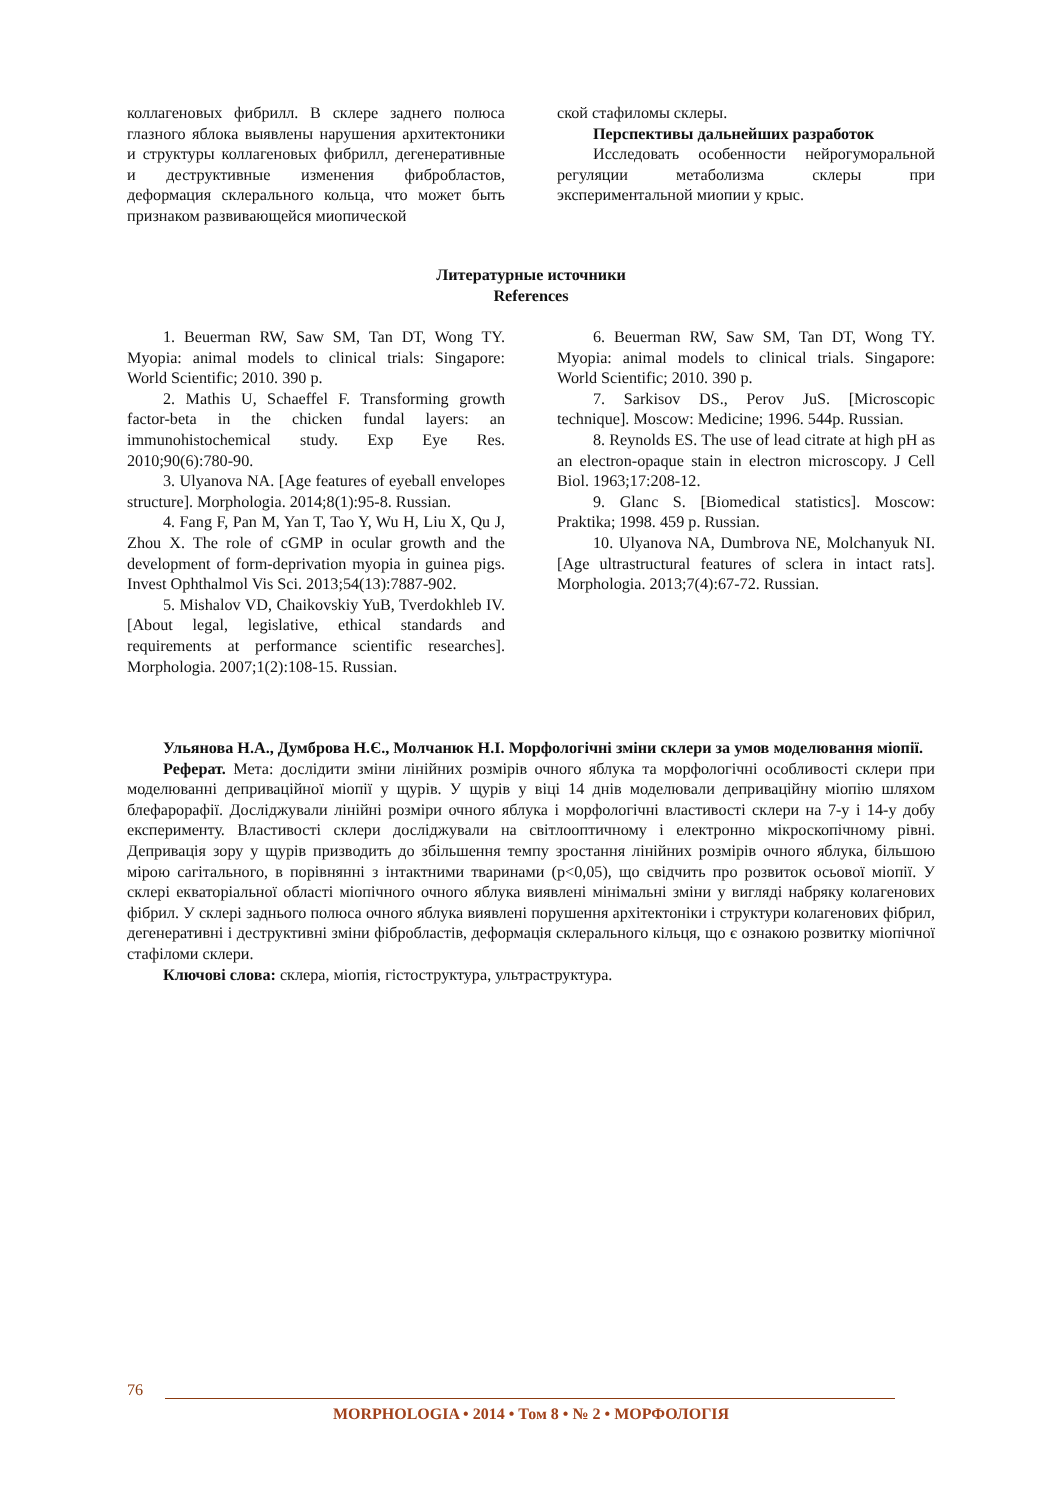коллагеновых фибрилл. В склере заднего полюса глазного яблока выявлены нарушения архитектоники и структуры коллагеновых фибрилл, дегенеративные и деструктивные изменения фибробластов, деформация склерального кольца, что может быть признаком развивающейся миопической
ской стафиломы склеры.
Перспективы дальнейших разработок
Исследовать особенности нейрогуморальной регуляции метаболизма склеры при экспериментальной миопии у крыс.
Литературные источники
References
1. Beuerman RW, Saw SM, Tan DT, Wong TY. Myopia: animal models to clinical trials: Singapore: World Scientific; 2010. 390 p.
2. Mathis U, Schaeffel F. Transforming growth factor-beta in the chicken fundal layers: an immunohistochemical study. Exp Eye Res. 2010;90(6):780-90.
3. Ulyanova NA. [Age features of eyeball envelopes structure]. Morphologia. 2014;8(1):95-8. Russian.
4. Fang F, Pan M, Yan T, Tao Y, Wu H, Liu X, Qu J, Zhou X. The role of cGMP in ocular growth and the development of form-deprivation myopia in guinea pigs. Invest Ophthalmol Vis Sci. 2013;54(13):7887-902.
5. Mishalov VD, Chaikovskiy YuB, Tverdokhleb IV. [About legal, legislative, ethical standards and requirements at performance scientific researches]. Morphologia. 2007;1(2):108-15. Russian.
6. Beuerman RW, Saw SM, Tan DT, Wong TY. Myopia: animal models to clinical trials. Singapore: World Scientific; 2010. 390 p.
7. Sarkisov DS., Perov JuS. [Microscopic technique]. Moscow: Medicine; 1996. 544p. Russian.
8. Reynolds ES. The use of lead citrate at high pH as an electron-opaque stain in electron microscopy. J Cell Biol. 1963;17:208-12.
9. Glanc S. [Biomedical statistics]. Moscow: Praktika; 1998. 459 p. Russian.
10. Ulyanova NA, Dumbrova NE, Molchanyuk NI. [Age ultrastructural features of sclera in intact rats]. Morphologia. 2013;7(4):67-72. Russian.
Ульянова Н.А., Думброва Н.Є., Молчанюк Н.І. Морфологічні зміни склери за умов моделювання міопії.
Реферат. Мета: дослідити зміни лінійних розмірів очного яблука та морфологічні особливості склери при моделюванні деприваційної міопії у щурів. У щурів у віці 14 днів моделювали деприваційну міопію шляхом блефарорафії. Досліджували лінійні розміри очного яблука і морфологічні властивості склери на 7-у і 14-у добу експерименту. Властивості склери досліджували на світлооптичному і електронно мікроскопічному рівні. Депривація зору у щурів призводить до збільшення темпу зростання лінійних розмірів очного яблука, більшою мірою сагітального, в порівнянні з інтактними тваринами (р<0,05), що свідчить про розвиток осьової міопії. У склері екваторіальної області міопічного очного яблука виявлені мінімальні зміни у вигляді набряку колагенових фібрил. У склері заднього полюса очного яблука виявлені порушення архітектоніки і структури колагенових фібрил, дегенеративні і деструктивні зміни фібробластів, деформація склерального кільця, що є ознакою розвитку міопічної стафіломи склери.
Ключові слова: склера, міопія, гістоструктура, ультраструктура.
76
MORPHOLOGIA • 2014 • Том 8 • № 2 • МОРФОЛОГІЯ